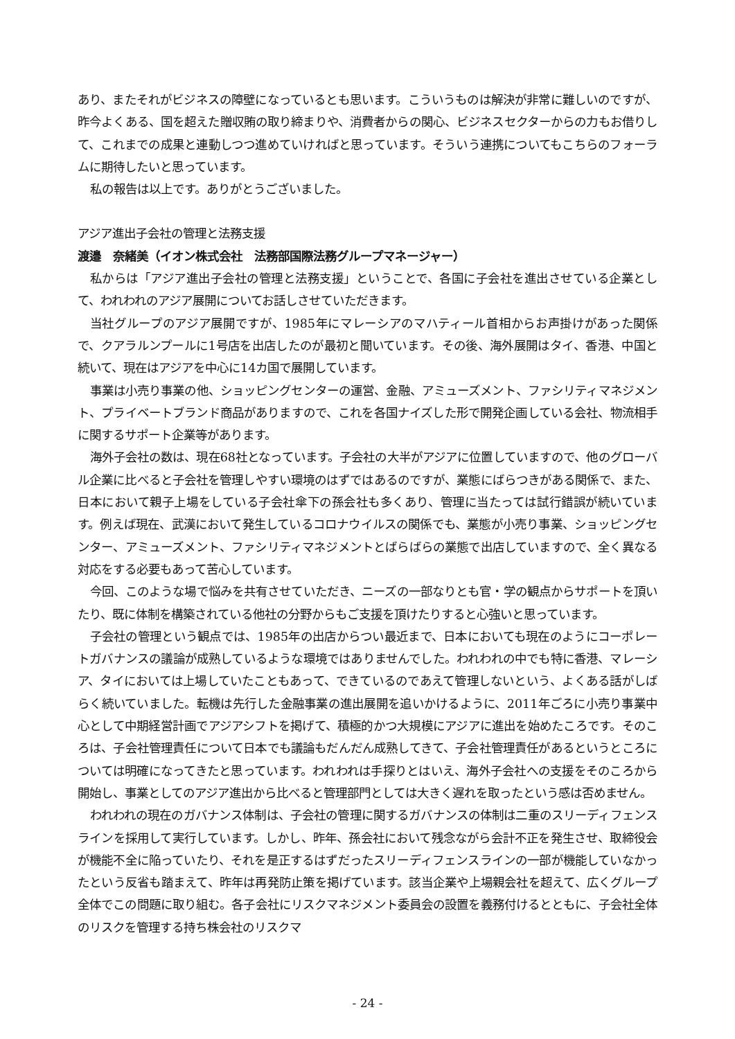あり、またそれがビジネスの障壁になっているとも思います。こういうものは解決が非常に難しいのですが、昨今よくある、国を超えた贈収賄の取り締まりや、消費者からの関心、ビジネスセクターからの力もお借りして、これまでの成果と連動しつつ進めていければと思っています。そういう連携についてもこちらのフォーラムに期待したいと思っています。
私の報告は以上です。ありがとうございました。
アジア進出子会社の管理と法務支援
渡邉　奈緒美（イオン株式会社　法務部国際法務グループマネージャー）
私からは「アジア進出子会社の管理と法務支援」ということで、各国に子会社を進出させている企業として、われわれのアジア展開についてお話しさせていただきます。
当社グループのアジア展開ですが、1985年にマレーシアのマハティール首相からお声掛けがあった関係で、クアラルンプールに1号店を出店したのが最初と聞いています。その後、海外展開はタイ、香港、中国と続いて、現在はアジアを中心に14カ国で展開しています。
事業は小売り事業の他、ショッピングセンターの運営、金融、アミューズメント、ファシリティマネジメント、プライベートブランド商品がありますので、これを各国ナイズした形で開発企画している会社、物流相手に関するサポート企業等があります。
海外子会社の数は、現在68社となっています。子会社の大半がアジアに位置していますので、他のグローバル企業に比べると子会社を管理しやすい環境のはずではあるのですが、業態にばらつきがある関係で、また、日本において親子上場をしている子会社傘下の孫会社も多くあり、管理に当たっては試行錯誤が続いています。例えば現在、武漢において発生しているコロナウイルスの関係でも、業態が小売り事業、ショッピングセンター、アミューズメント、ファシリティマネジメントとばらばらの業態で出店していますので、全く異なる対応をする必要もあって苦心しています。
今回、このような場で悩みを共有させていただき、ニーズの一部なりとも官・学の観点からサポートを頂いたり、既に体制を構築されている他社の分野からもご支援を頂けたりすると心強いと思っています。
子会社の管理という観点では、1985年の出店からつい最近まで、日本においても現在のようにコーポレートガバナンスの議論が成熟しているような環境ではありませんでした。われわれの中でも特に香港、マレーシア、タイにおいては上場していたこともあって、できているのであえて管理しないという、よくある話がしばらく続いていました。転機は先行した金融事業の進出展開を追いかけるように、2011年ごろに小売り事業中心として中期経営計画でアジアシフトを掲げて、積極的かつ大規模にアジアに進出を始めたころです。そのころは、子会社管理責任について日本でも議論もだんだん成熟してきて、子会社管理責任があるというところについては明確になってきたと思っています。われわれは手探りとはいえ、海外子会社への支援をそのころから開始し、事業としてのアジア進出から比べると管理部門としては大きく遅れを取ったという感は否めません。
われわれの現在のガバナンス体制は、子会社の管理に関するガバナンスの体制は二重のスリーディフェンスラインを採用して実行しています。しかし、昨年、孫会社において残念ながら会計不正を発生させ、取締役会が機能不全に陥っていたり、それを是正するはずだったスリーディフェンスラインの一部が機能していなかったという反省も踏まえて、昨年は再発防止策を掲げています。該当企業や上場親会社を超えて、広くグループ全体でこの問題に取り組む。各子会社にリスクマネジメント委員会の設置を義務付けるとともに、子会社全体のリスクを管理する持ち株会社のリスクマ
- 24 -